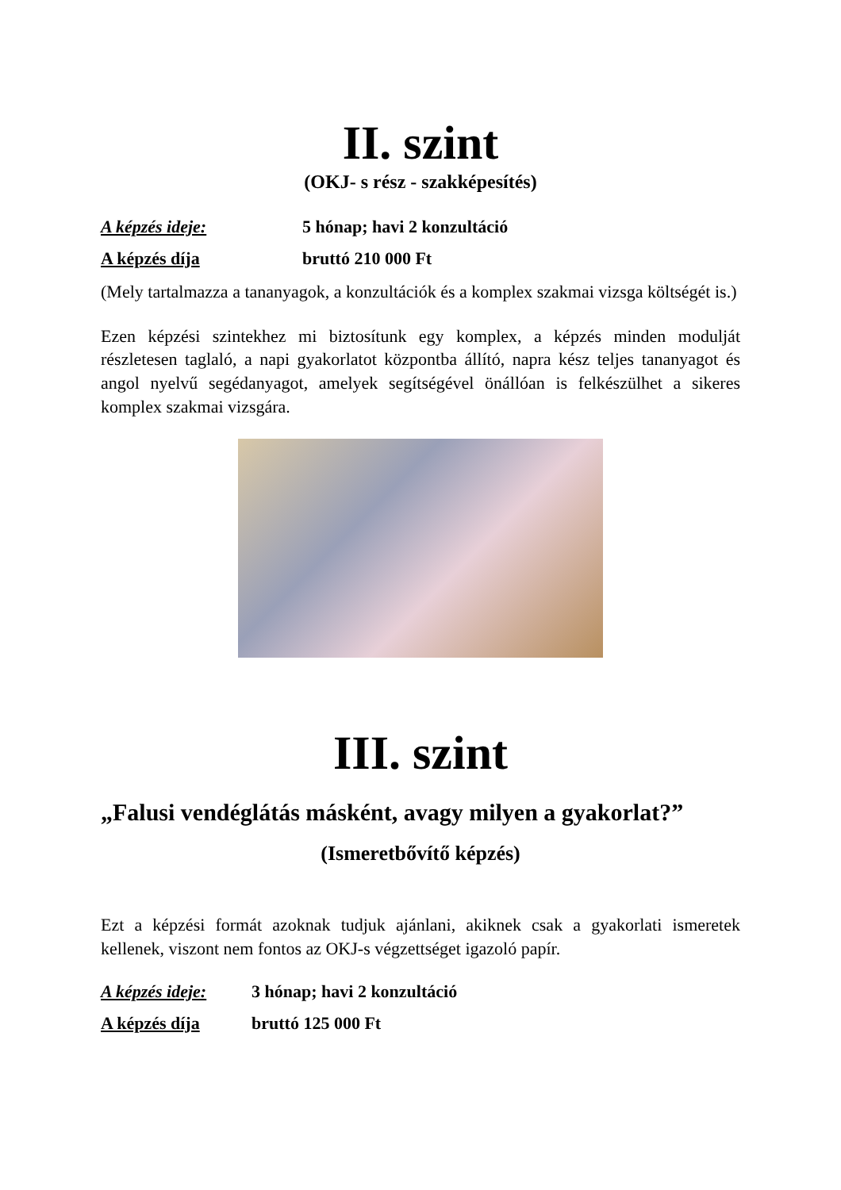II. szint
(OKJ- s rész - szakképesítés)
A képzés ideje: 5 hónap; havi 2 konzultáció
A képzés díja bruttó 210 000 Ft
(Mely tartalmazza a tananyagok, a konzultációk és a komplex szakmai vizsga költségét is.)
Ezen képzési szintekhez mi biztosítunk egy komplex, a képzés minden modulját részletesen taglaló, a napi gyakorlatot központba állító, napra kész teljes tananyagot és angol nyelvű segédanyagot, amelyek segítségével önállóan is felkészülhet a sikeres komplex szakmai vizsgára.
III. szint
„Falusi vendéglátás másként, avagy milyen a gyakorlat?”
(Ismeretbővítő képzés)
Ezt a képzési formát azoknak tudjuk ajánlani, akiknek csak a gyakorlati ismeretek kellenek, viszont nem fontos az OKJ-s végzettséget igazoló papír.
A képzés ideje: 3 hónap; havi 2 konzultáció
A képzés díja bruttó 125 000 Ft